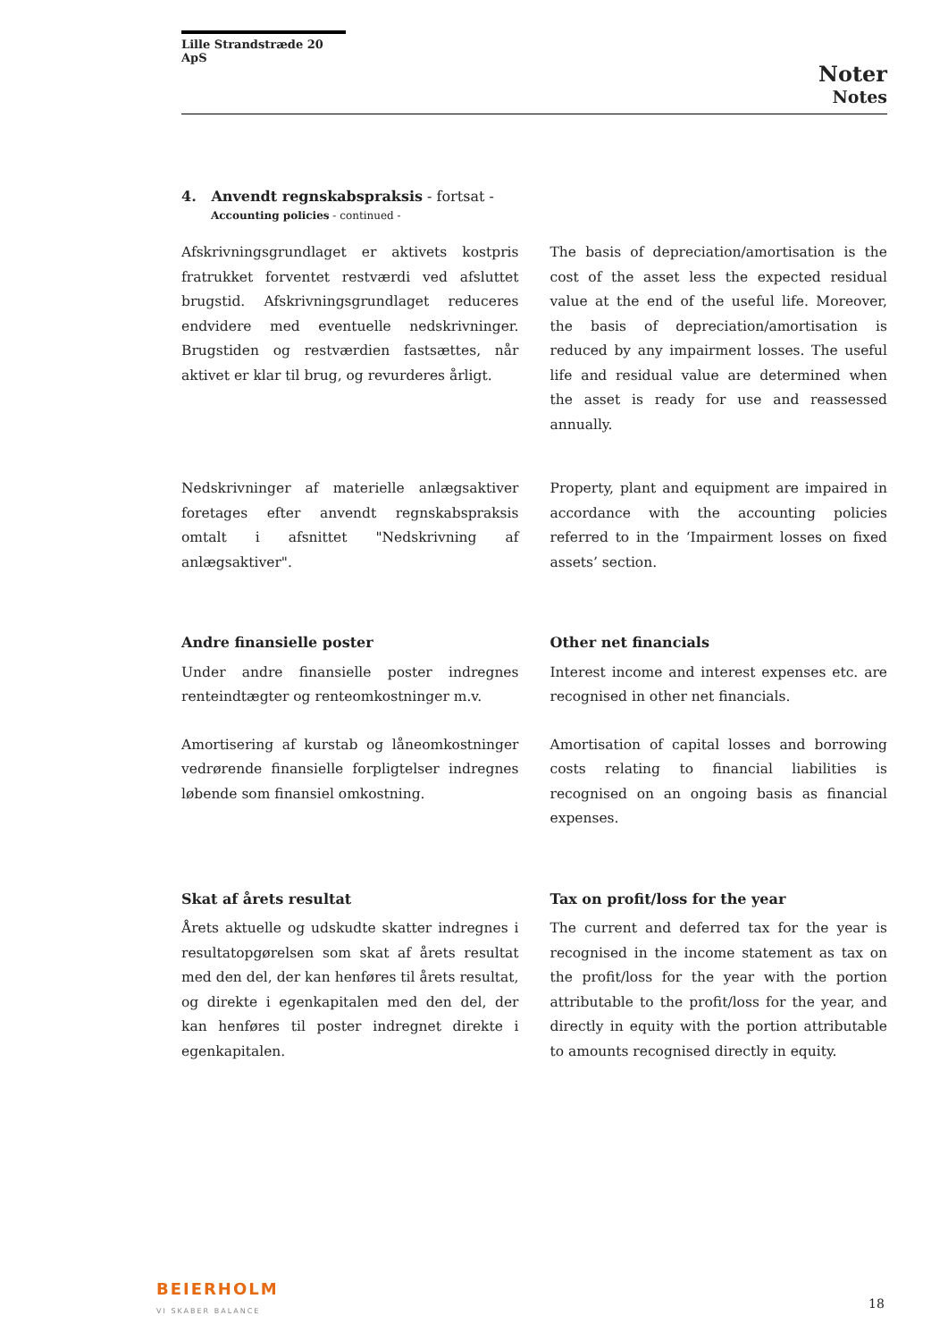Lille Strandstræde 20 ApS
Noter
Notes
4. Anvendt regnskabspraksis - fortsat -
Accounting policies - continued -
Afskrivningsgrundlaget er aktivets kostpris fratrukket forventet restværdi ved afsluttet brugstid. Afskrivningsgrundlaget reduceres endvidere med eventuelle nedskrivninger. Brugstiden og restværdien fastsættes, når aktivet er klar til brug, og revurderes årligt.
The basis of depreciation/amortisation is the cost of the asset less the expected residual value at the end of the useful life. Moreover, the basis of depreciation/amortisation is reduced by any impairment losses. The useful life and residual value are determined when the asset is ready for use and reassessed annually.
Nedskrivninger af materielle anlægsaktiver foretages efter anvendt regnskabspraksis omtalt i afsnittet "Nedskrivning af anlægsaktiver".
Property, plant and equipment are impaired in accordance with the accounting policies referred to in the ‘Impairment losses on fixed assets’ section.
Andre finansielle poster
Under andre finansielle poster indregnes renteindtægter og renteomkostninger m.v.
Other net financials
Interest income and interest expenses etc. are recognised in other net financials.
Amortisering af kurstab og låneomkostninger vedrørende finansielle forpligtelser indregnes løbende som finansiel omkostning.
Amortisation of capital losses and borrowing costs relating to financial liabilities is recognised on an ongoing basis as financial expenses.
Skat af årets resultat
Årets aktuelle og udskudte skatter indregnes i resultatopgørelsen som skat af årets resultat med den del, der kan henføres til årets resultat, og direkte i egenkapitalen med den del, der kan henføres til poster indregnet direkte i egenkapitalen.
Tax on profit/loss for the year
The current and deferred tax for the year is recognised in the income statement as tax on the profit/loss for the year with the portion attributable to the profit/loss for the year, and directly in equity with the portion attributable to amounts recognised directly in equity.
BEIERHOLM
VI SKABER BALANCE
18